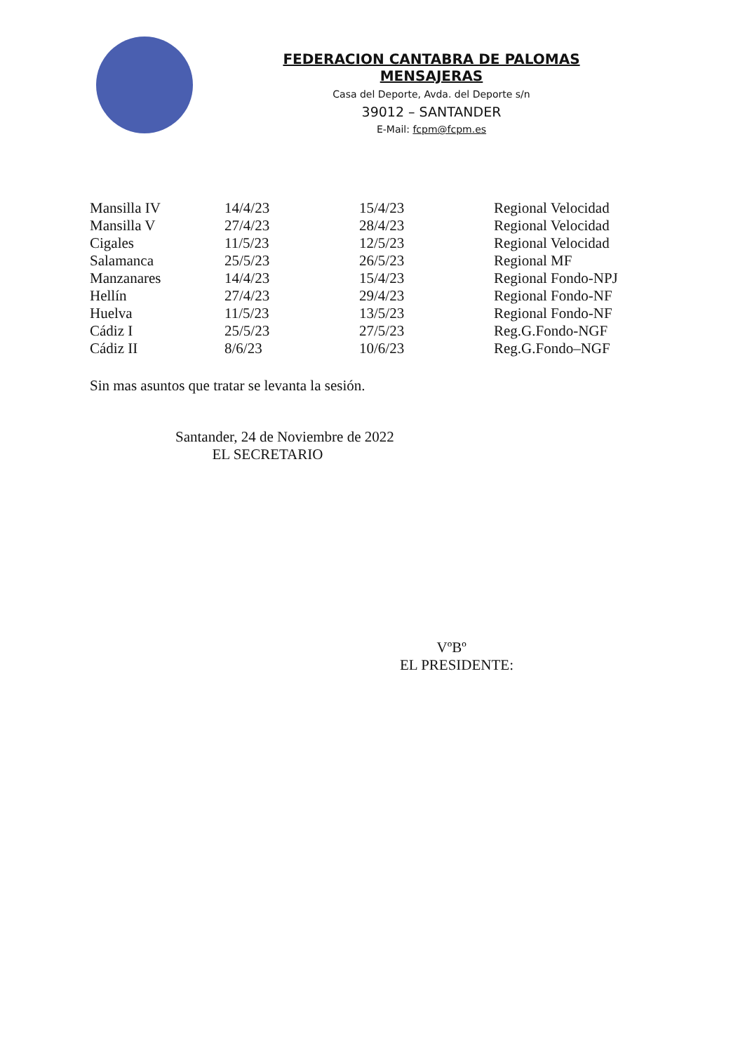FEDERACION CANTABRA DE PALOMAS MENSAJERAS
Casa del Deporte, Avda. del Deporte s/n
39012 – SANTANDER
E-Mail: fcpm@fcpm.es
| Mansilla IV | 14/4/23 | 15/4/23 | Regional Velocidad |
| Mansilla V | 27/4/23 | 28/4/23 | Regional Velocidad |
| Cigales | 11/5/23 | 12/5/23 | Regional Velocidad |
| Salamanca | 25/5/23 | 26/5/23 | Regional MF |
| Manzanares | 14/4/23 | 15/4/23 | Regional Fondo-NPJ |
| Hellín | 27/4/23 | 29/4/23 | Regional Fondo-NF |
| Huelva | 11/5/23 | 13/5/23 | Regional Fondo-NF |
| Cádiz I | 25/5/23 | 27/5/23 | Reg.G.Fondo-NGF |
| Cádiz II | 8/6/23 | 10/6/23 | Reg.G.Fondo–NGF |
Sin mas asuntos que tratar se levanta la sesión.
Santander, 24 de Noviembre de 2022
EL SECRETARIO
VºBº
EL PRESIDENTE: